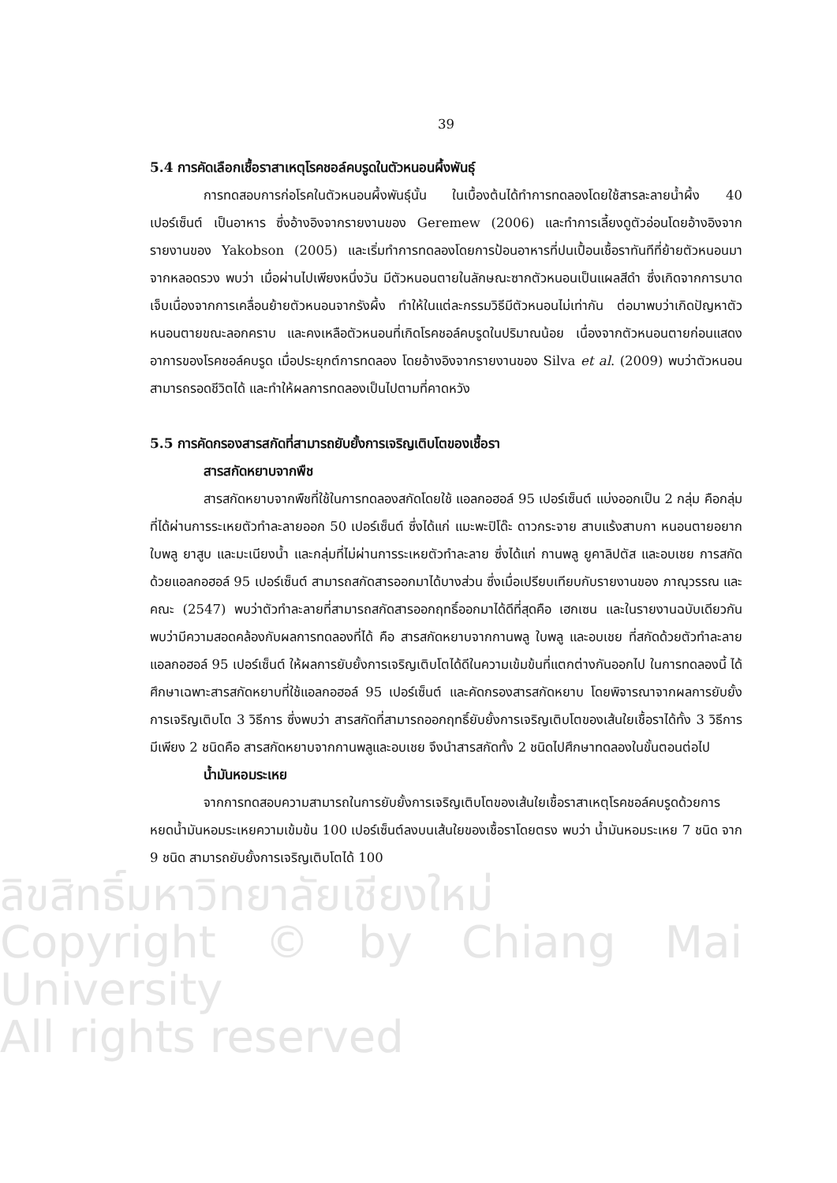39
5.4 การคัดเลือกเชื้อราสาเหตุโรคชอล์คบรูดในตัวหนอนผึ้งพันธุ์
การทดสอบการก่อโรคในตัวหนอนผึ้งพันธุ์นั้น ในเบื้องต้นได้ทำการทดลองโดยใช้สารละลายน้ำผึ้ง 40 เปอร์เซ็นต์ เป็นอาหาร ซึ่งอ้างอิงจากรายงานของ Geremew (2006) และทำการเลี้ยงดูตัวอ่อนโดยอ้างอิงจากรายงานของ Yakobson (2005) และเริ่มทำการทดลองโดยการป้อนอาหารที่ปนเปื้อนเชื้อราทันทีที่ย้ายตัวหนอนมาจากหลอดรวง พบว่า เมื่อผ่านไปเพียงหนึ่งวัน มีตัวหนอนตายในลักษณะซากตัวหนอนเป็นแผลสีดำ ซึ่งเกิดจากการบาดเจ็บเนื่องจากการเคลื่อนย้ายตัวหนอนจากรังผึ้ง ทำให้ในแต่ละกรรมวิธีมีตัวหนอนไม่เท่ากัน ต่อมาพบว่าเกิดปัญหาตัวหนอนตายขณะลอกคราบ และคงเหลือตัวหนอนที่เกิดโรคชอล์คบรูดในปริมาณน้อย เนื่องจากตัวหนอนตายก่อนแสดงอาการของโรคชอล์คบรูด เมื่อประยุกต์การทดลอง โดยอ้างอิงจากรายงานของ Silva et al. (2009) พบว่าตัวหนอนสามารถรอดชีวิตได้ และทำให้ผลการทดลองเป็นไปตามที่คาดหวัง
5.5 การคัดกรองสารสกัดที่สามารถยับยั้งการเจริญเติบโตของเชื้อรา
สารสกัดหยาบจากพืช
สารสกัดหยาบจากพืชที่ใช้ในการทดลองสกัดโดยใช้ แอลกอฮอล์ 95 เปอร์เซ็นต์ แบ่งออกเป็น 2 กลุ่ม คือกลุ่มที่ได้ผ่านการระเหยตัวทำละลายออก 50 เปอร์เซ็นต์ ซึ่งได้แก่ แมะพะปิโด๊ะ ดาวกระจาย สาบแร้งสาบกา หนอนตายอยาก ใบพลู ยาสูบ และมะเนียงน้ำ และกลุ่มที่ไม่ผ่านการระเหยตัวทำละลาย ซึ่งได้แก่ กานพลู ยูคาลิปตัส และอบเชย การสกัดด้วยแอลกอฮอล์ 95 เปอร์เซ็นต์ สามารถสกัดสารออกมาได้บางส่วน ซึ่งเมื่อเปรียบเทียบกับรายงานของ ภาณุวรรณ และคณะ (2547) พบว่าตัวทำละลายที่สามารถสกัดสารออกฤทธิ์ออกมาได้ดีที่สุดคือ เฮกเซน และในรายงานฉบับเดียวกัน พบว่ามีความสอดคล้องกับผลการทดลองที่ได้ คือ สารสกัดหยาบจากกานพลู ใบพลู และอบเชย ที่สกัดด้วยตัวทำละลาย แอลกอฮอล์ 95 เปอร์เซ็นต์ ให้ผลการยับยั้งการเจริญเติบโตได้ดีในความเข้มข้นที่แตกต่างกันออกไป ในการทดลองนี้ ได้ศึกษาเฉพาะสารสกัดหยาบที่ใช้แอลกอฮอล์ 95 เปอร์เซ็นต์ และคัดกรองสารสกัดหยาบ โดยพิจารณาจากผลการยับยั้งการเจริญเติบโต 3 วิธีการ ซึ่งพบว่า สารสกัดที่สามารถออกฤทธิ์ยับยั้งการเจริญเติบโตของเส้นใยเชื้อราได้ทั้ง 3 วิธีการ มีเพียง 2 ชนิดคือ สารสกัดหยาบจากกานพลูและอบเชย จึงนำสารสกัดทั้ง 2 ชนิดไปศึกษาทดลองในขั้นตอนต่อไป
น้ำมันหอมระเหย
จากการทดสอบความสามารถในการยับยั้งการเจริญเติบโตของเส้นใยเชื้อราสาเหตุโรคชอล์คบรูดด้วยการหยดน้ำมันหอมระเหยความเข้มข้น 100 เปอร์เซ็นต์ลงบนเส้นใยของเชื้อราโดยตรง พบว่า น้ำมันหอมระเหย 7 ชนิด จาก 9 ชนิด สามารถยับยั้งการเจริญเติบโตได้ 100
ลิขสิทธิ์มหาวิทยาลัยเชียงใหม่
Copyright © by Chiang Mai University
All rights reserved